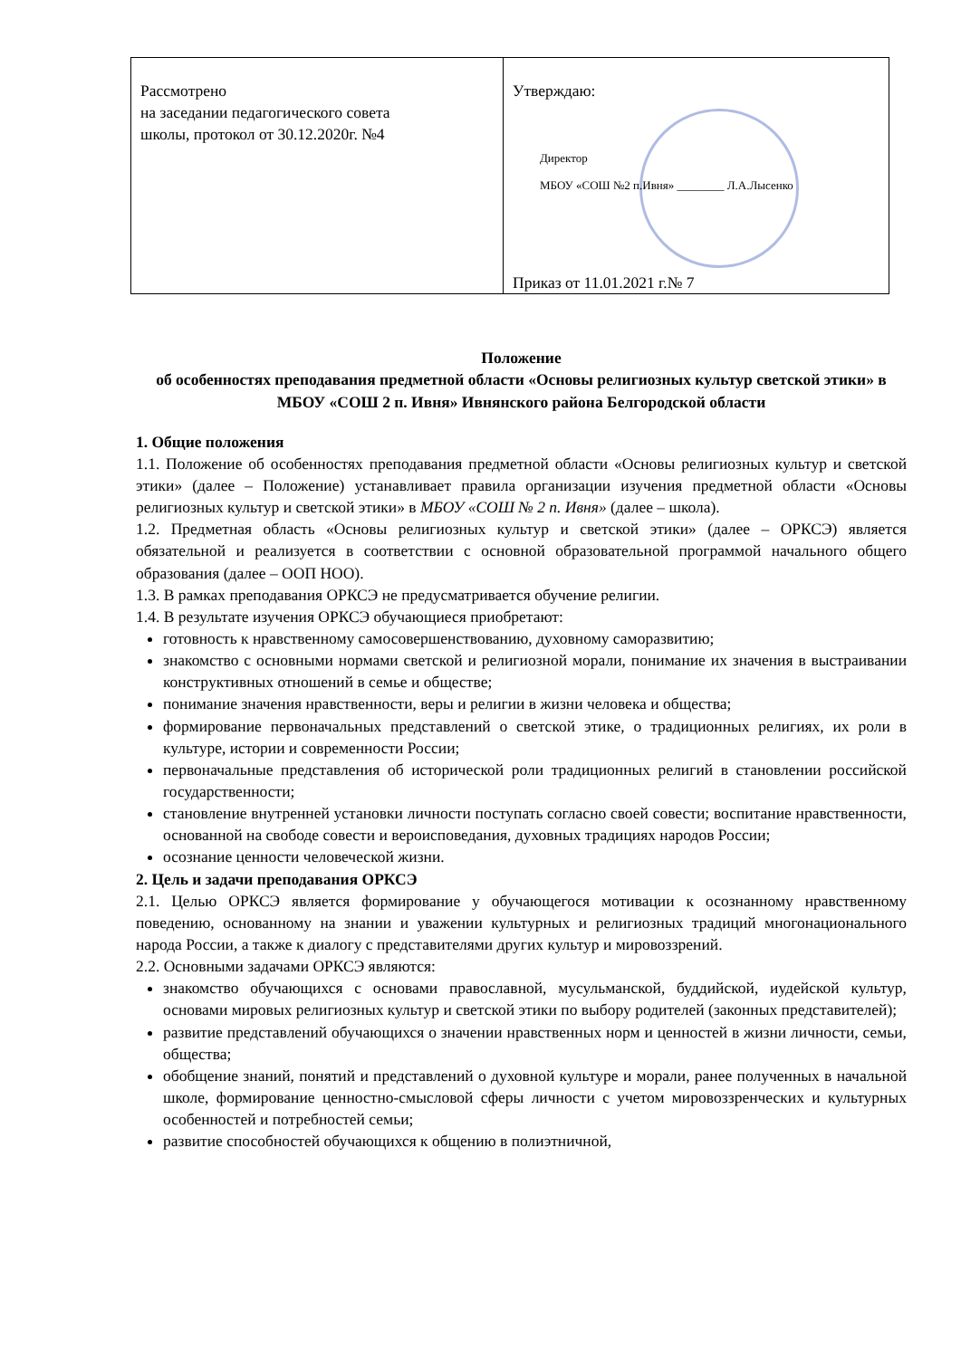| Рассмотрено на заседании педагогического совета школы, протокол от 30.12.2020г. №4 | Утверждаю: Директор МБОУ «СОШ №2 п.Ивня» ________ Л.А.Лысенко Приказ от 11.01.2021 г.№ 7 |
Положение
об особенностях преподавания предметной области «Основы религиозных культур светской этики» в МБОУ «СОШ 2 п. Ивня» Ивнянского района Белгородской области
1. Общие положения
1.1. Положение об особенностях преподавания предметной области «Основы религиозных культур и светской этики» (далее – Положение) устанавливает правила организации изучения предметной области «Основы религиозных культур и светской этики» в МБОУ «СОШ № 2 п. Ивня» (далее – школа).
1.2. Предметная область «Основы религиозных культур и светской этики» (далее – ОРКСЭ) является обязательной и реализуется в соответствии с основной образовательной программой начального общего образования (далее – ООП НОО).
1.3. В рамках преподавания ОРКСЭ не предусматривается обучение религии.
1.4. В результате изучения ОРКСЭ обучающиеся приобретают:
готовность к нравственному самосовершенствованию, духовному саморазвитию;
знакомство с основными нормами светской и религиозной морали, понимание их значения в выстраивании конструктивных отношений в семье и обществе;
понимание значения нравственности, веры и религии в жизни человека и общества;
формирование первоначальных представлений о светской этике, о традиционных религиях, их роли в культуре, истории и современности России;
первоначальные представления об исторической роли традиционных религий в становлении российской государственности;
становление внутренней установки личности поступать согласно своей совести; воспитание нравственности, основанной на свободе совести и вероисповедания, духовных традициях народов России;
осознание ценности человеческой жизни.
2. Цель и задачи преподавания ОРКСЭ
2.1. Целью ОРКСЭ является формирование у обучающегося мотивации к осознанному нравственному поведению, основанному на знании и уважении культурных и религиозных традиций многонационального народа России, а также к диалогу с представителями других культур и мировоззрений.
2.2. Основными задачами ОРКСЭ являются:
знакомство обучающихся с основами православной, мусульманской, буддийской, иудейской культур, основами мировых религиозных культур и светской этики по выбору родителей (законных представителей);
развитие представлений обучающихся о значении нравственных норм и ценностей в жизни личности, семьи, общества;
обобщение знаний, понятий и представлений о духовной культуре и морали, ранее полученных в начальной школе, формирование ценностно-смысловой сферы личности с учетом мировоззренческих и культурных особенностей и потребностей семьи;
развитие способностей обучающихся к общению в полиэтничной,